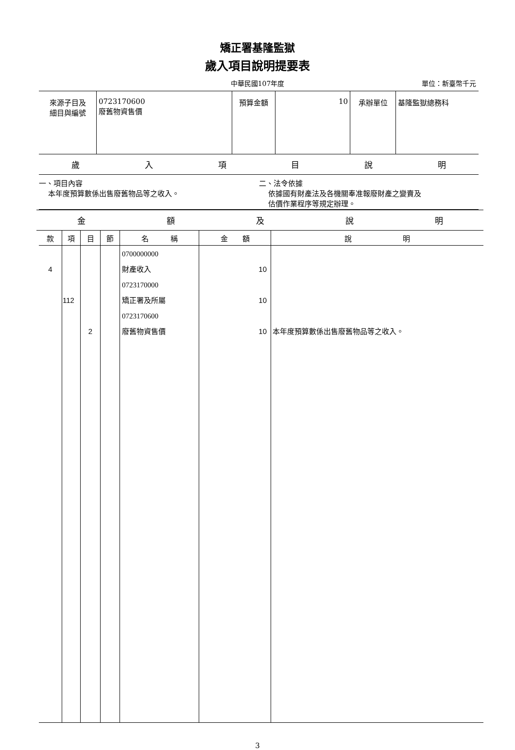矯正署基隆監獄
歲入項目說明提要表
中華民國107年度 單位：新臺幣千元
| 來源子目及 細目與編號 | 0723170600 廢舊物資售價 | 預算金額 | 10 | 承辦單位 | 基隆監獄總務科 |
歲入項目說明
一、項目內容
本年度預算數係出售廢舊物品等之收入。
二、法令依據
依據國有財產法及各機關奉准報廢財產之變賣及
估價作業程序等規定辦理。
金額及說明
| 款 | 項 | 目 | 節 | 名 稱 | 金 額 | 說 明 |
| --- | --- | --- | --- | --- | --- | --- |
| 4 | 112 | 2 | | 0700000000 財產收入 0723170000 矯正署及所屬 0723170600 廢舊物資售價 | 10 10 10 | 本年度預算數係出售廢舊物品等之收入。 |
3